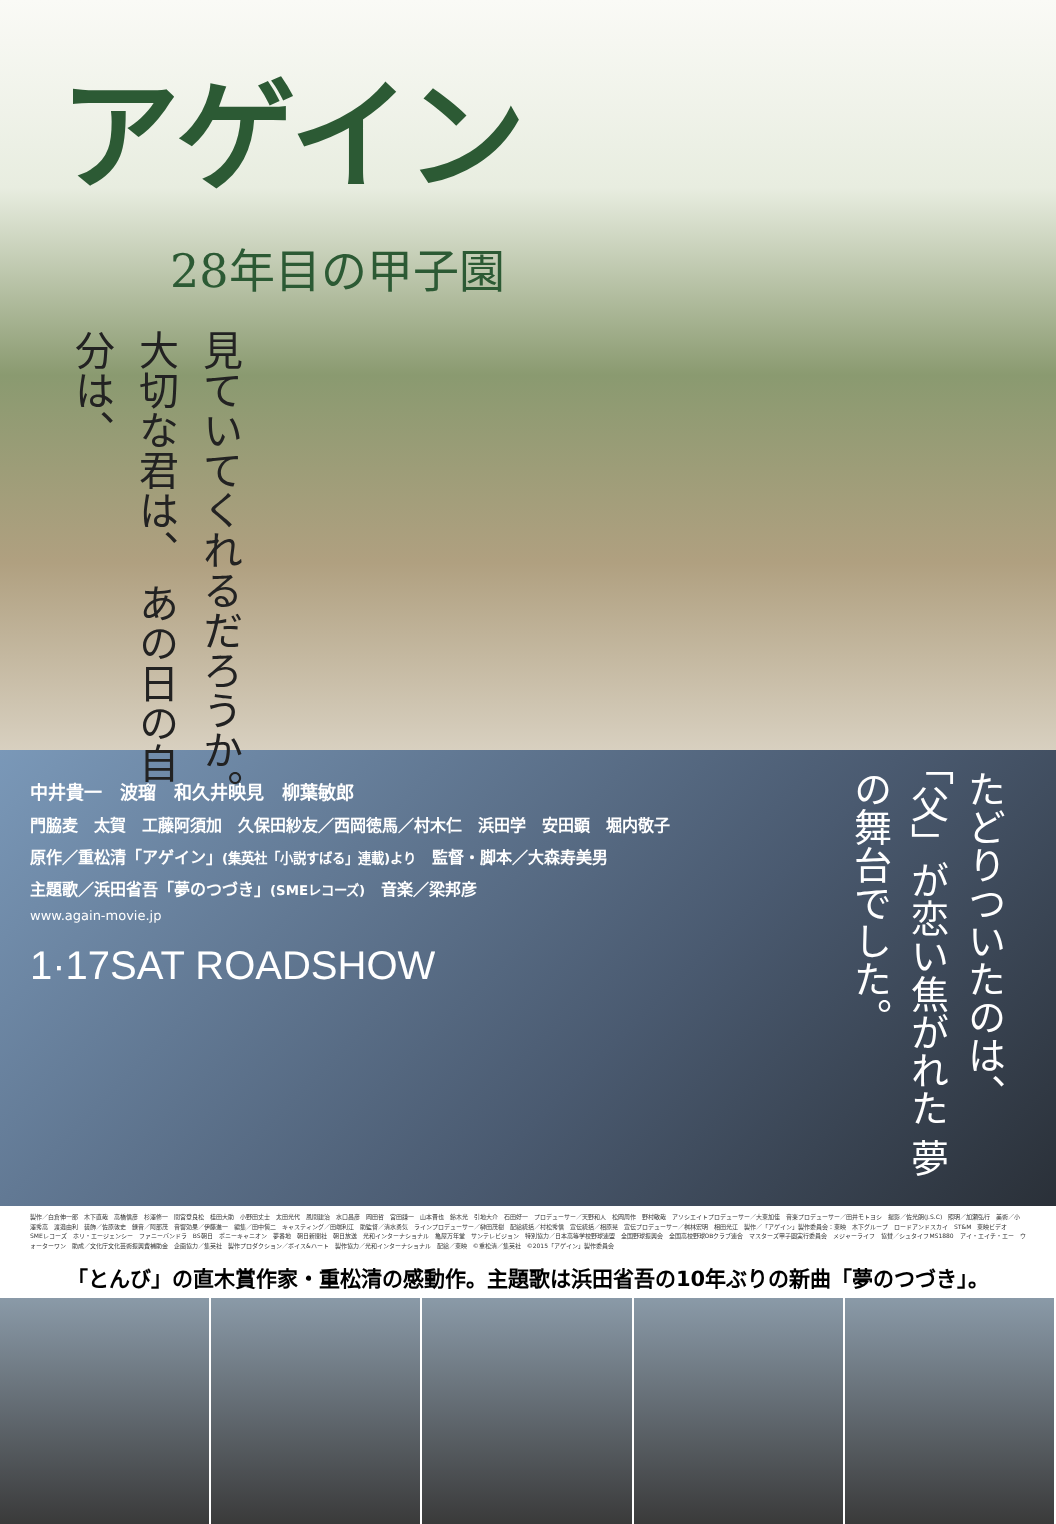アゲイン
28年目の甲子園
見ていてくれるだろうか。 大切な君は、 あの日の自分は、
中井貴一　波瑠　和久井映見　柳葉敏郎
門脇麦　太賀　工藤阿須加　久保田紗友／西岡徳馬／村木仁　浜田学　安田顕　堀内敬子
原作／重松清「アゲイン」(集英社「小説すばる」連載)より　監督・脚本／大森寿美男
主題歌／浜田省吾「夢のつづき」(SMEレコーズ)　音楽／梁邦彦
www.again-movie.jp
1·17SAT ROADSHOW
たどりついたのは、 「父」が恋い焦がれた 夢の舞台でした。
製作／白倉伸一郎　木下直哉　高橋信彦　杉澤修一　間宮登良松　桂田大助　小野田丈士　太田光代　風間建治　水口昌彦　岡田哲　宮田謙一　山本晋也　鈴木光　引地大介　石田好一　プロデューサー／天野和人　松岡周作　野村敏哉　アソシエイトプロデューサー／大東加佳　音楽プロデューサー／田井モトヨシ　撮影／佐光朗(J.S.C)　照明／加瀬弘行　美術／小澤秀高　渡邉由利　装飾／佐原敦史　録音／阿部茂　音響効果／伊藤進一　編集／田中愼二　キャスティング／田端利江　助監督／清水勇気　ラインプロデューサー／榊田茂樹　配給統括／村松秀信　宣伝統括／相原晃　宣伝プロデューサー／桝林宏明　相田光江　製作／「アゲイン」製作委員会：東映　木下グループ　ロードアンドスカイ　ST&M　東映ビデオ　SMEレコーズ　ホリ・エージェンシー　ファニーバンドラ　BS朝日　ポニーキャニオン　夢番地　朝日新聞社　朝日放送　光和インターナショナル　亀屋万年堂　サンテレビジョン　特別協力／日本高等学校野球連盟　全国野球振興会　全国高校野球OBクラブ連合　マスターズ甲子園実行委員会　メジャーライフ　協賛／シュタイフMS1880　アイ・エイチ・エー　ウォーターワン　助成／文化庁文化芸術振興費補助金　企画協力／集英社　製作プロダクション／ボイス&ハート　製作協力／光和インターナショナル　配給／東映　©重松清／集英社　©2015「アゲイン」製作委員会
「とんび」の直木賞作家・重松清の感動作。主題歌は浜田省吾の10年ぶりの新曲「夢のつづき」。